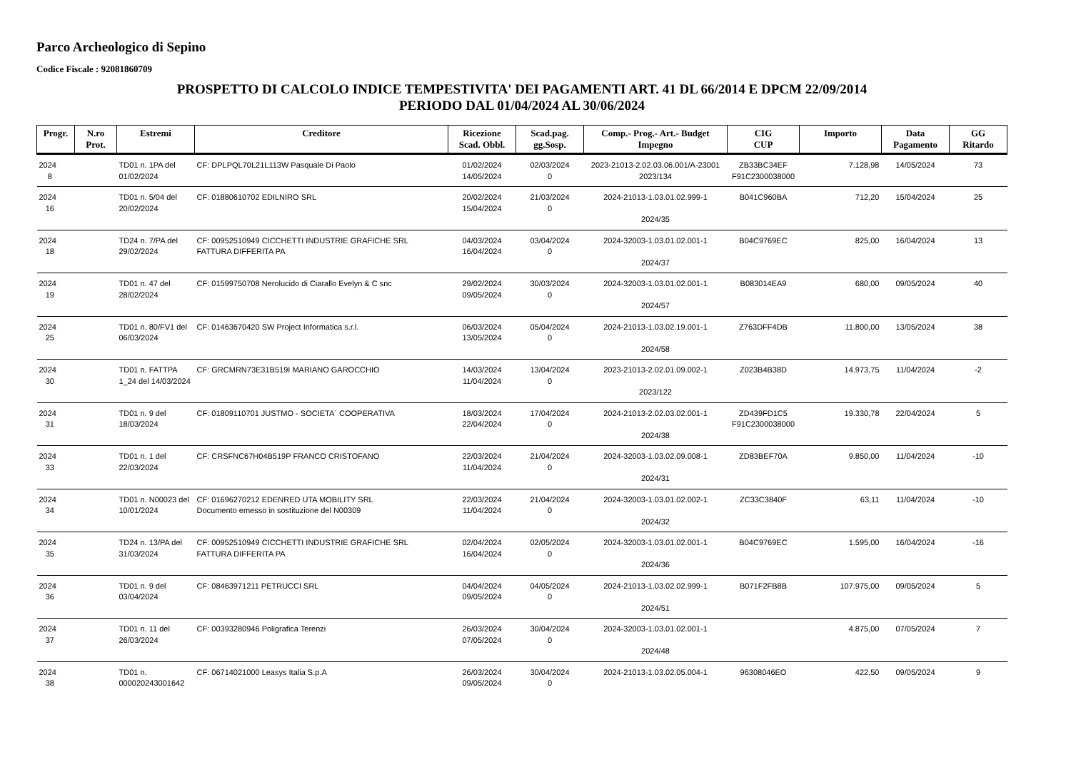Parco Archeologico di Sepino
Codice Fiscale : 92081860709
PROSPETTO DI CALCOLO INDICE TEMPESTIVITA' DEI PAGAMENTI ART. 41 DL 66/2014 E DPCM 22/09/2014
PERIODO DAL 01/04/2024 AL 30/06/2024
| Progr. | N.ro Prot. | Estremi | Creditore | Ricezione Scad. Obbl. | Scad.pag. gg.Sosp. | Comp.- Prog.- Art.- Budget Impegno | CIG CUP | Importo | Data Pagamento | GG Ritardo |
| --- | --- | --- | --- | --- | --- | --- | --- | --- | --- | --- |
| 2024 8 | | TD01 n. 1PA del 01/02/2024 | CF: DPLPQL70L21L113W Pasquale Di Paolo | 01/02/2024 14/05/2024 | 02/03/2024 0 | 2023-21013-2.02.03.06.001/A-23001 2023/134 | ZB33BC34EF F91C2300038000 | 7.128,98 | 14/05/2024 | 73 |
| 2024 16 | | TD01 n. 5/04 del 20/02/2024 | CF: 01880610702 EDILNIRO SRL | 20/02/2024 15/04/2024 | 21/03/2024 0 | 2024-21013-1.03.01.02.999-1 2024/35 | B041C960BA | 712,20 | 15/04/2024 | 25 |
| 2024 18 | | TD24 n. 7/PA del 29/02/2024 | CF: 00952510949 CICCHETTI INDUSTRIE GRAFICHE SRL FATTURA DIFFERITA PA | 04/03/2024 16/04/2024 | 03/04/2024 0 | 2024-32003-1.03.01.02.001-1 2024/37 | B04C9769EC | 825,00 | 16/04/2024 | 13 |
| 2024 19 | | TD01 n. 47 del 28/02/2024 | CF: 01599750708 Nerolucido di Ciarallo Evelyn & C snc | 29/02/2024 09/05/2024 | 30/03/2024 0 | 2024-32003-1.03.01.02.001-1 2024/57 | B083014EA9 | 680,00 | 09/05/2024 | 40 |
| 2024 25 | | TD01 n. 80/FV1 del 06/03/2024 | CF: 01463670420 SW Project Informatica s.r.l. | 06/03/2024 13/05/2024 | 05/04/2024 0 | 2024-21013-1.03.02.19.001-1 2024/58 | Z763DFF4DB | 11.800,00 | 13/05/2024 | 38 |
| 2024 30 | | TD01 n. FATTPA 1_24 del 14/03/2024 | CF: GRCMRN73E31B519I MARIANO GAROCCHIO | 14/03/2024 11/04/2024 | 13/04/2024 0 | 2023-21013-2.02.01.09.002-1 2023/122 | Z023B4B38D | 14.973,75 | 11/04/2024 | -2 |
| 2024 31 | | TD01 n. 9 del 18/03/2024 | CF: 01809110701 JUSTMO - SOCIETA` COOPERATIVA | 18/03/2024 22/04/2024 | 17/04/2024 0 | 2024-21013-2.02.03.02.001-1 2024/38 | ZD439FD1C5 F91C2300038000 | 19.330,78 | 22/04/2024 | 5 |
| 2024 33 | | TD01 n. 1 del 22/03/2024 | CF: CRSFNC67H04B519P FRANCO CRISTOFANO | 22/03/2024 11/04/2024 | 21/04/2024 0 | 2024-32003-1.03.02.09.008-1 2024/31 | ZD83BEF70A | 9.850,00 | 11/04/2024 | -10 |
| 2024 34 | | TD01 n. N00023 del 10/01/2024 | CF: 01696270212 EDENRED UTA MOBILITY SRL Documento emesso in sostituzione del N00309 | 22/03/2024 11/04/2024 | 21/04/2024 0 | 2024-32003-1.03.01.02.002-1 2024/32 | ZC33C3840F | 63,11 | 11/04/2024 | -10 |
| 2024 35 | | TD24 n. 13/PA del 31/03/2024 | CF: 00952510949 CICCHETTI INDUSTRIE GRAFICHE SRL FATTURA DIFFERITA PA | 02/04/2024 16/04/2024 | 02/05/2024 0 | 2024-32003-1.03.01.02.001-1 2024/36 | B04C9769EC | 1.595,00 | 16/04/2024 | -16 |
| 2024 36 | | TD01 n. 9 del 03/04/2024 | CF: 08463971211 PETRUCCI SRL | 04/04/2024 09/05/2024 | 04/05/2024 0 | 2024-21013-1.03.02.02.999-1 2024/51 | B071F2FB8B | 107.975,00 | 09/05/2024 | 5 |
| 2024 37 | | TD01 n. 11 del 26/03/2024 | CF: 00393280946 Poligrafica Terenzi | 26/03/2024 07/05/2024 | 30/04/2024 0 | 2024-32003-1.03.01.02.001-1 2024/48 | | 4.875,00 | 07/05/2024 | 7 |
| 2024 38 | | TD01 n. 000020243001642 | CF: 06714021000 Leasys Italia S.p.A | 26/03/2024 09/05/2024 | 30/04/2024 0 | 2024-21013-1.03.02.05.004-1 | 96308046EO | 422,50 | 09/05/2024 | 9 |